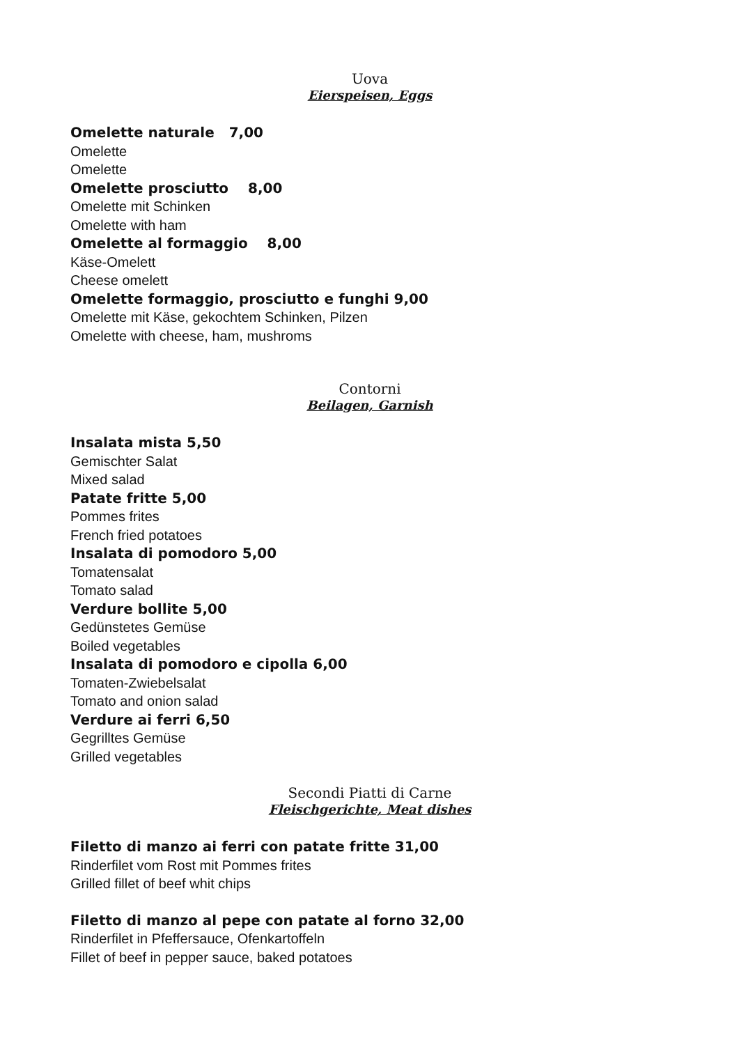Uova
Eierspeisen, Eggs
Omelette naturale 7,00
Omelette
Omelette
Omelette prosciutto 8,00
Omelette mit Schinken
Omelette with ham
Omelette al formaggio 8,00
Käse-Omelett
Cheese omelett
Omelette formaggio, prosciutto e funghi 9,00
Omelette mit Käse, gekochtem Schinken, Pilzen
Omelette with cheese, ham, mushroms
Contorni
Beilagen, Garnish
Insalata mista 5,50
Gemischter Salat
Mixed salad
Patate fritte 5,00
Pommes frites
French fried potatoes
Insalata di pomodoro 5,00
Tomatensalat
Tomato salad
Verdure bollite 5,00
Gedünstetes Gemüse
Boiled vegetables
Insalata di pomodoro e cipolla 6,00
Tomaten-Zwiebelsalat
Tomato and onion salad
Verdure ai ferri 6,50
Gegrilltes Gemüse
Grilled vegetables
Secondi Piatti di Carne
Fleischgerichte, Meat dishes
Filetto di manzo ai ferri con patate fritte 31,00
Rinderfilet vom Rost mit Pommes frites
Grilled fillet of beef whit chips
Filetto di manzo al pepe con patate al forno 32,00
Rinderfilet in Pfeffersauce, Ofenkartoffeln
Fillet of beef in pepper sauce, baked potatoes